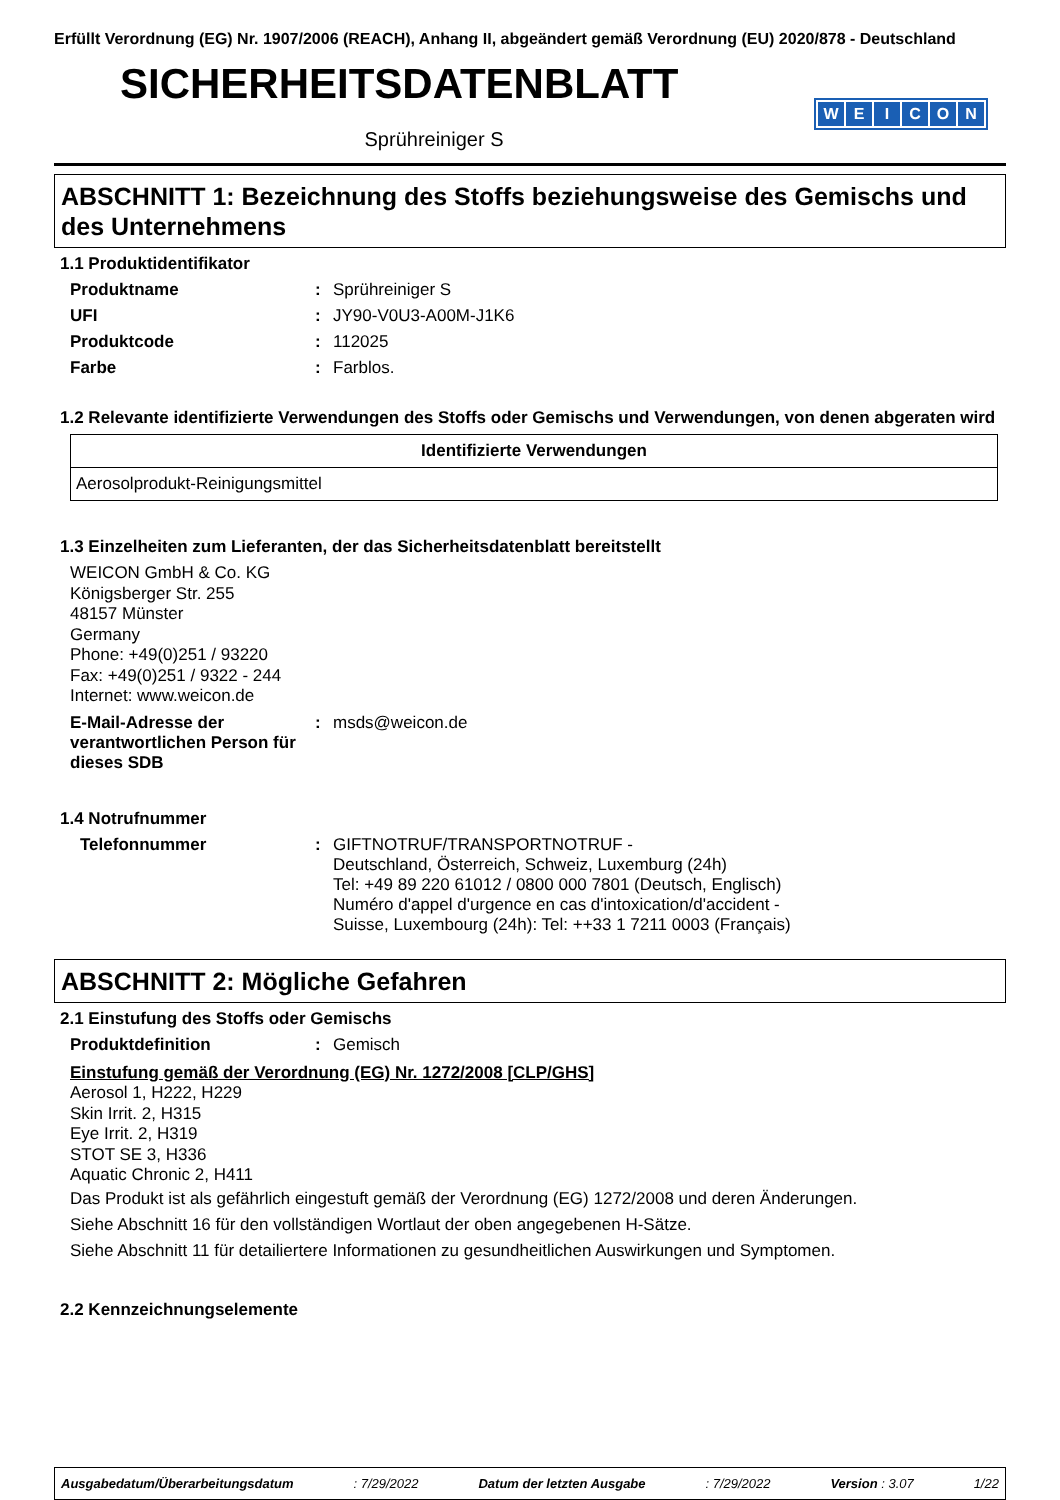Erfüllt Verordnung (EG) Nr. 1907/2006 (REACH), Anhang II, abgeändert gemäß Verordnung (EU) 2020/878 - Deutschland
WEICON
SICHERHEITSDATENBLATT
Sprühreiniger S
ABSCHNITT 1: Bezeichnung des Stoffs beziehungsweise des Gemischs und des Unternehmens
1.1 Produktidentifikator
Produktname : Sprühreiniger S
UFI : JY90-V0U3-A00M-J1K6
Produktcode : 112025
Farbe : Farblos.
1.2 Relevante identifizierte Verwendungen des Stoffs oder Gemischs und Verwendungen, von denen abgeraten wird
| Identifizierte Verwendungen |
| --- |
| Aerosolprodukt-Reinigungsmittel |
1.3 Einzelheiten zum Lieferanten, der das Sicherheitsdatenblatt bereitstellt
WEICON GmbH & Co. KG
Königsberger Str. 255
48157 Münster
Germany
Phone: +49(0)251 / 93220
Fax: +49(0)251 / 9322 - 244
Internet: www.weicon.de
E-Mail-Adresse der verantwortlichen Person für dieses SDB
: msds@weicon.de
1.4 Notrufnummer
Telefonnummer : GIFTNOTRUF/TRANSPORTNOTRUF -
Deutschland, Österreich, Schweiz, Luxemburg (24h)
Tel: +49 89 220 61012 / 0800 000 7801 (Deutsch, Englisch)
Numéro d'appel d'urgence en cas d'intoxication/d'accident -
Suisse, Luxembourg (24h): Tel: ++33 1 7211 0003 (Français)
ABSCHNITT 2: Mögliche Gefahren
2.1 Einstufung des Stoffs oder Gemischs
Produktdefinition : Gemisch
Einstufung gemäß der Verordnung (EG) Nr. 1272/2008 [CLP/GHS]
Aerosol 1, H222, H229
Skin Irrit. 2, H315
Eye Irrit. 2, H319
STOT SE 3, H336
Aquatic Chronic 2, H411
Das Produkt ist als gefährlich eingestuft gemäß der Verordnung (EG) 1272/2008 und deren Änderungen.
Siehe Abschnitt 16 für den vollständigen Wortlaut der oben angegebenen H-Sätze.
Siehe Abschnitt 11 für detailiertere Informationen zu gesundheitlichen Auswirkungen und Symptomen.
2.2 Kennzeichnungselemente
Ausgabedatum/Überarbeitungsdatum : 7/29/2022 Datum der letzten Ausgabe : 7/29/2022 Version : 3.07 1/22